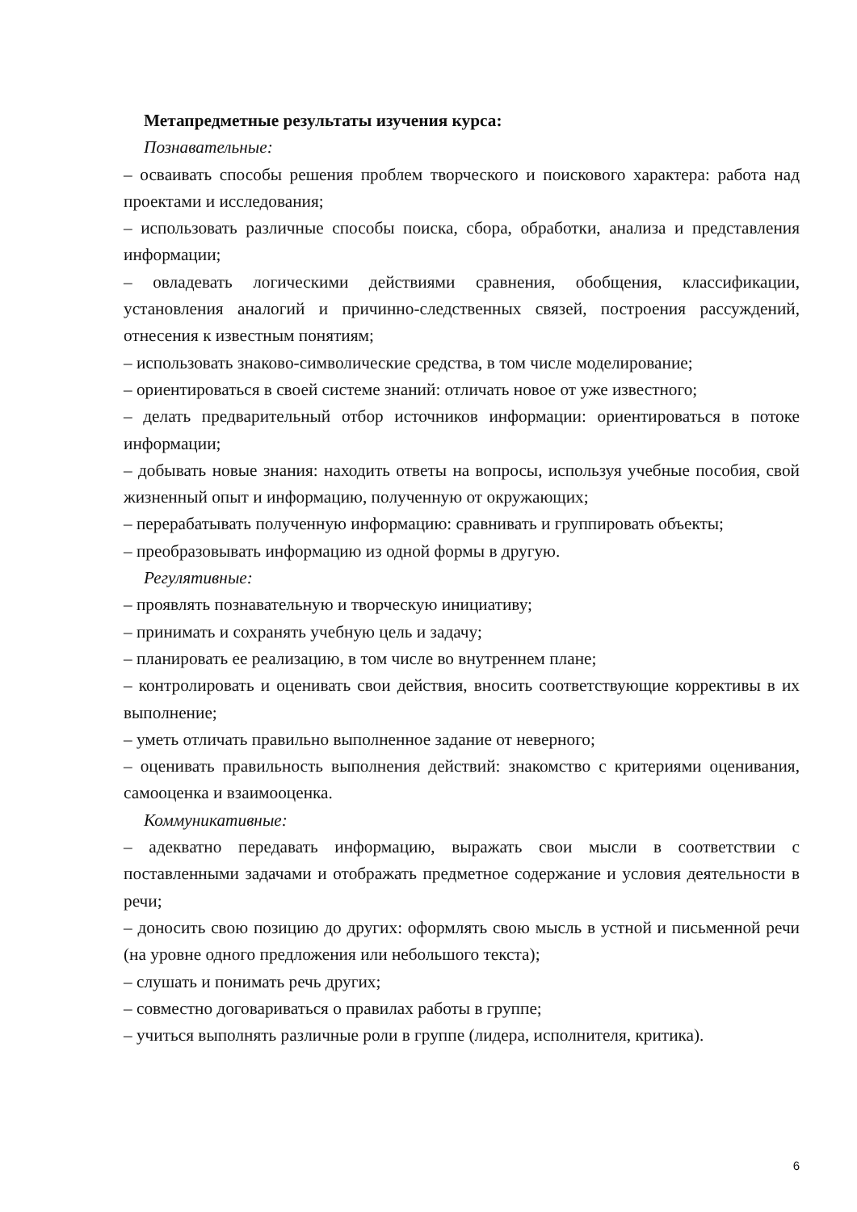Метапредметные результаты изучения курса:
Познавательные:
– осваивать способы решения проблем творческого и поискового характера: работа над проектами и исследования;
– использовать различные способы поиска, сбора, обработки, анализа и представления информации;
– овладевать логическими действиями сравнения, обобщения, классификации, установления аналогий и причинно-следственных связей, построения рассуждений, отнесения к известным понятиям;
– использовать знаково-символические средства, в том числе моделирование;
– ориентироваться в своей системе знаний: отличать новое от уже известного;
– делать предварительный отбор источников информации: ориентироваться в потоке информации;
– добывать новые знания: находить ответы на вопросы, используя учебные пособия, свой жизненный опыт и информацию, полученную от окружающих;
– перерабатывать полученную информацию: сравнивать и группировать объекты;
– преобразовывать информацию из одной формы в другую.
Регулятивные:
– проявлять познавательную и творческую инициативу;
– принимать и сохранять учебную цель и задачу;
– планировать ее реализацию, в том числе во внутреннем плане;
– контролировать и оценивать свои действия, вносить соответствующие коррективы в их выполнение;
– уметь отличать правильно выполненное задание от неверного;
– оценивать правильность выполнения действий: знакомство с критериями оценивания, самооценка и взаимооценка.
Коммуникативные:
– адекватно передавать информацию, выражать свои мысли в соответствии с поставленными задачами и отображать предметное содержание и условия деятельности в речи;
– доносить свою позицию до других: оформлять свою мысль в устной и письменной речи (на уровне одного предложения или небольшого текста);
– слушать и понимать речь других;
– совместно договариваться о правилах работы в группе;
– учиться выполнять различные роли в группе (лидера, исполнителя, критика).
6